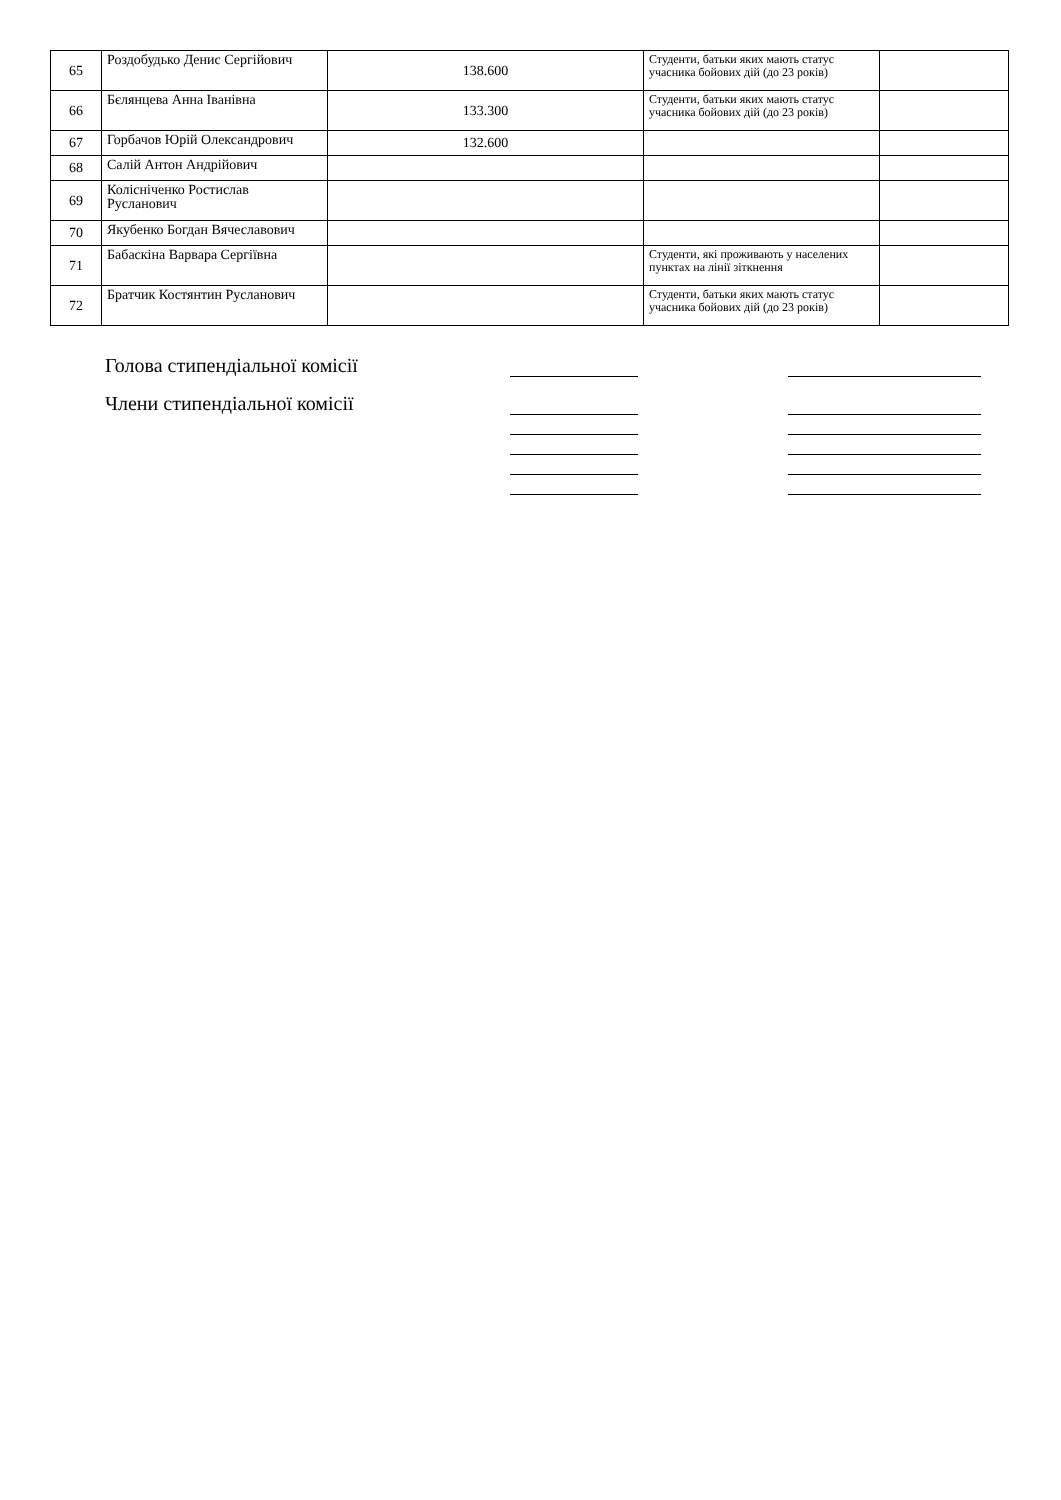| 65 | Роздобудько Денис Сергійович | 138.600 | Студенти, батьки яких мають статус учасника бойових дій (до 23 років) | |
| 66 | Бєлянцева Анна Іванівна | 133.300 | Студенти, батьки яких мають статус учасника бойових дій (до 23 років) | |
| 67 | Горбачов Юрій Олександрович | 132.600 | | |
| 68 | Салій Антон Андрійович | | | |
| 69 | Колісніченко Ростислав Русланович | | | |
| 70 | Якубенко Богдан Вячеславович | | | |
| 71 | Бабаскіна Варвара Сергіївна | | Студенти, які проживають у населених пунктах на лінії зіткнення | |
| 72 | Братчик Костянтин Русланович | | Студенти, батьки яких мають статус учасника бойових дій (до 23 років) | |
Голова стипендіальної комісії
Члени стипендіальної комісії